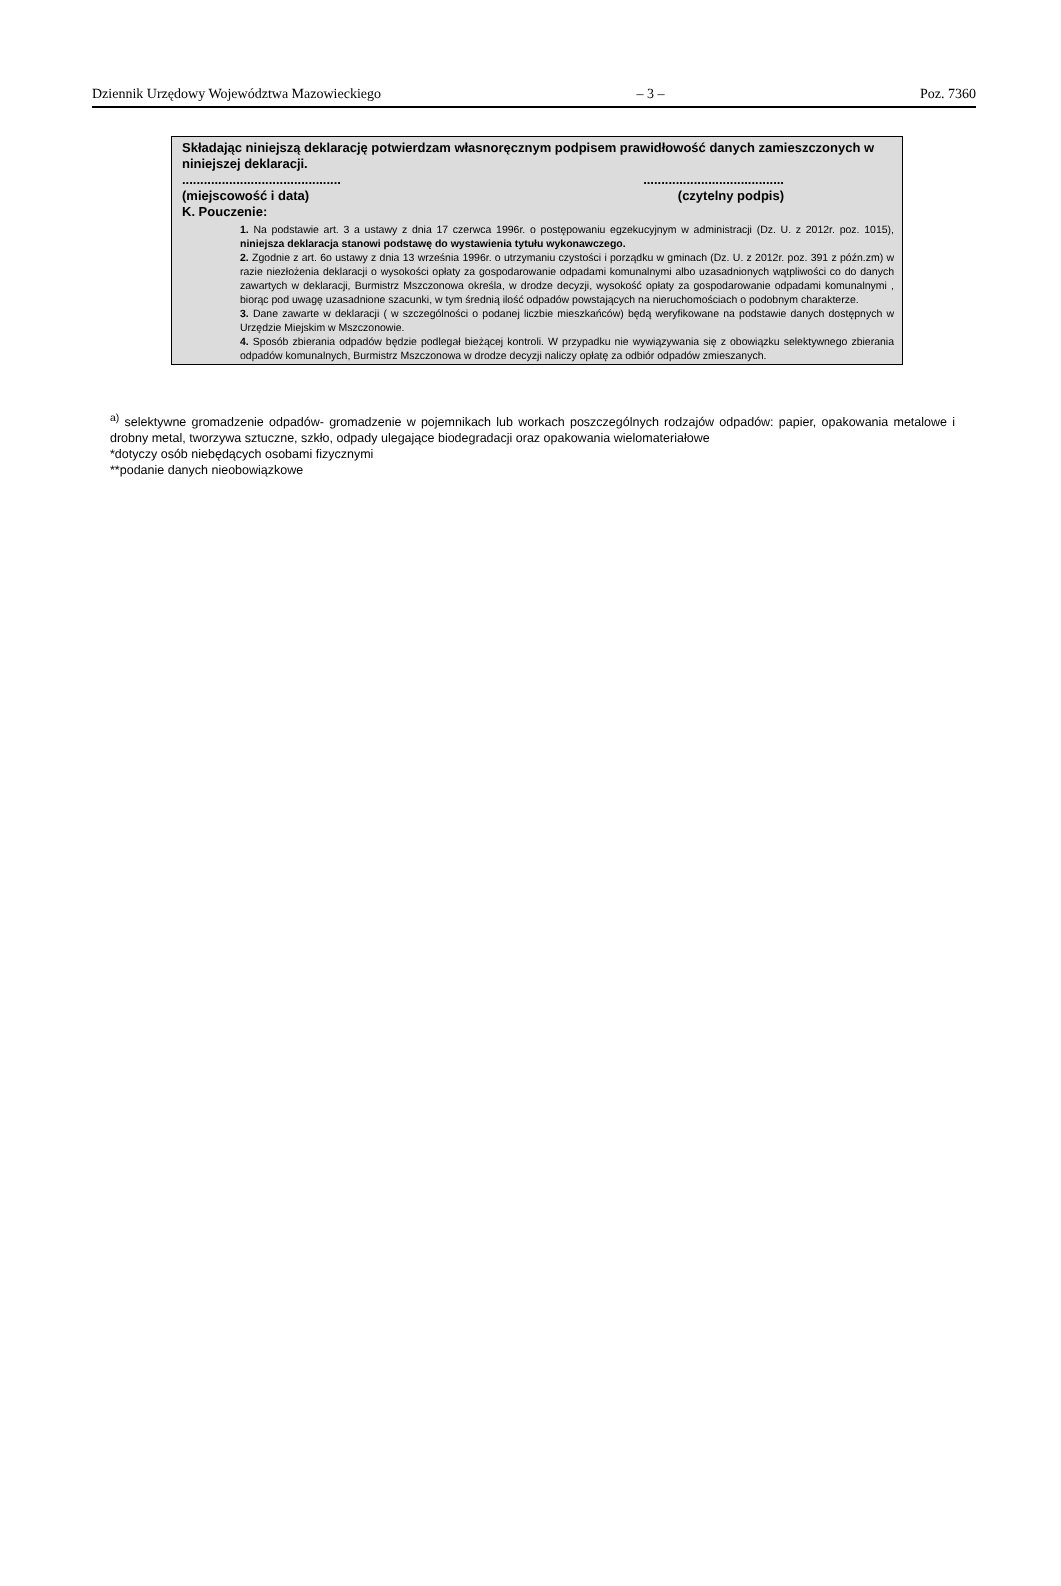Dziennik Urzędowy Województwa Mazowieckiego – 3 – Poz. 7360
Składając niniejszą deklarację potwierdzam własnoręcznym podpisem prawidłowość danych zamieszczonych w niniejszej deklaracji.
...................................................................................
(miejscowość i data) (czytelny podpis)
K. Pouczenie:
1. Na podstawie art. 3 a ustawy z dnia 17 czerwca 1996r. o postępowaniu egzekucyjnym w administracji (Dz. U. z 2012r. poz. 1015), niniejsza deklaracja stanowi podstawę do wystawienia tytułu wykonawczego.
2. Zgodnie z art. 6o ustawy z dnia 13 września 1996r. o utrzymaniu czystości i porządku w gminach (Dz. U. z 2012r. poz. 391 z późn.zm) w razie niezłożenia deklaracji o wysokości opłaty za gospodarowanie odpadami komunalnymi albo uzasadnionych wątpliwości co do danych zawartych w deklaracji, Burmistrz Mszczonowa określa, w drodze decyzji, wysokość opłaty za gospodarowanie odpadami komunalnymi , biorąc pod uwagę uzasadnione szacunki, w tym średnią ilość odpadów powstających na nieruchomościach o podobnym charakterze.
3. Dane zawarte w deklaracji ( w szczególności o podanej liczbie mieszkańców) będą weryfikowane na podstawie danych dostępnych w Urzędzie Miejskim w Mszczonowie.
4. Sposób zbierania odpadów będzie podlegał bieżącej kontroli. W przypadku nie wywiązywania się z obowiązku selektywnego zbierania odpadów komunalnych, Burmistrz Mszczonowa w drodze decyzji naliczy opłatę za odbiór odpadów zmieszanych.
<sup>a)</sup> selektywne gromadzenie odpadów- gromadzenie w pojemnikach lub workach poszczególnych rodzajów odpadów: papier, opakowania metalowe i drobny metal, tworzywa sztuczne, szkło, odpady ulegające biodegradacji oraz opakowania wielomateriałowe
*dotyczy osób niebędących osobami fizycznymi
**podanie danych nieobowiązkowe